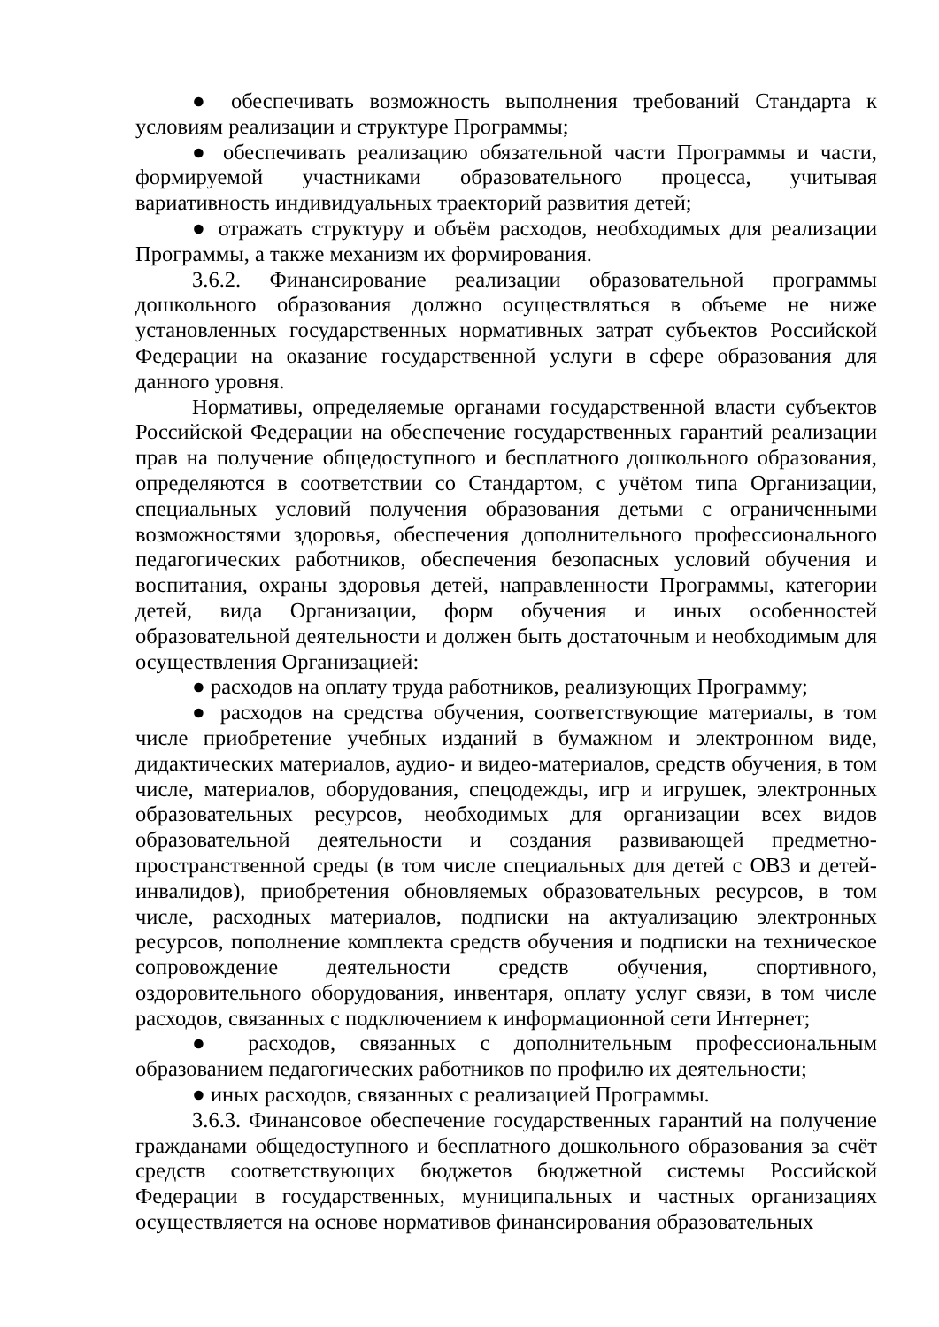● обеспечивать возможность выполнения требований Стандарта к условиям реализации и структуре Программы;
● обеспечивать реализацию обязательной части Программы и части, формируемой участниками образовательного процесса, учитывая вариативность индивидуальных траекторий развития детей;
● отражать структуру и объём расходов, необходимых для реализации Программы, а также механизм их формирования.
3.6.2. Финансирование реализации образовательной программы дошкольного образования должно осуществляться в объеме не ниже установленных государственных нормативных затрат субъектов Российской Федерации на оказание государственной услуги в сфере образования для данного уровня.
Нормативы, определяемые органами государственной власти субъектов Российской Федерации на обеспечение государственных гарантий реализации прав на получение общедоступного и бесплатного дошкольного образования, определяются в соответствии со Стандартом, с учётом типа Организации, специальных условий получения образования детьми с ограниченными возможностями здоровья, обеспечения дополнительного профессионального педагогических работников, обеспечения безопасных условий обучения и воспитания, охраны здоровья детей, направленности Программы, категории детей, вида Организации, форм обучения и иных особенностей образовательной деятельности и должен быть достаточным и необходимым для осуществления Организацией:
● расходов на оплату труда работников, реализующих Программу;
● расходов на средства обучения, соответствующие материалы, в том числе приобретение учебных изданий в бумажном и электронном виде, дидактических материалов, аудио- и видео-материалов, средств обучения, в том числе, материалов, оборудования, спецодежды, игр и игрушек, электронных образовательных ресурсов, необходимых для организации всех видов образовательной деятельности и создания развивающей предметно-пространственной среды (в том числе специальных для детей с ОВЗ и детей-инвалидов), приобретения обновляемых образовательных ресурсов, в том числе, расходных материалов, подписки на актуализацию электронных ресурсов, пополнение комплекта средств обучения и подписки на техническое сопровождение деятельности средств обучения, спортивного, оздоровительного оборудования, инвентаря, оплату услуг связи, в том числе расходов, связанных с подключением к информационной сети Интернет;
● расходов, связанных с дополнительным профессиональным образованием педагогических работников по профилю их деятельности;
● иных расходов, связанных с реализацией Программы.
3.6.3. Финансовое обеспечение государственных гарантий на получение гражданами общедоступного и бесплатного дошкольного образования за счёт средств соответствующих бюджетов бюджетной системы Российской Федерации в государственных, муниципальных и частных организациях осуществляется на основе нормативов финансирования образовательных